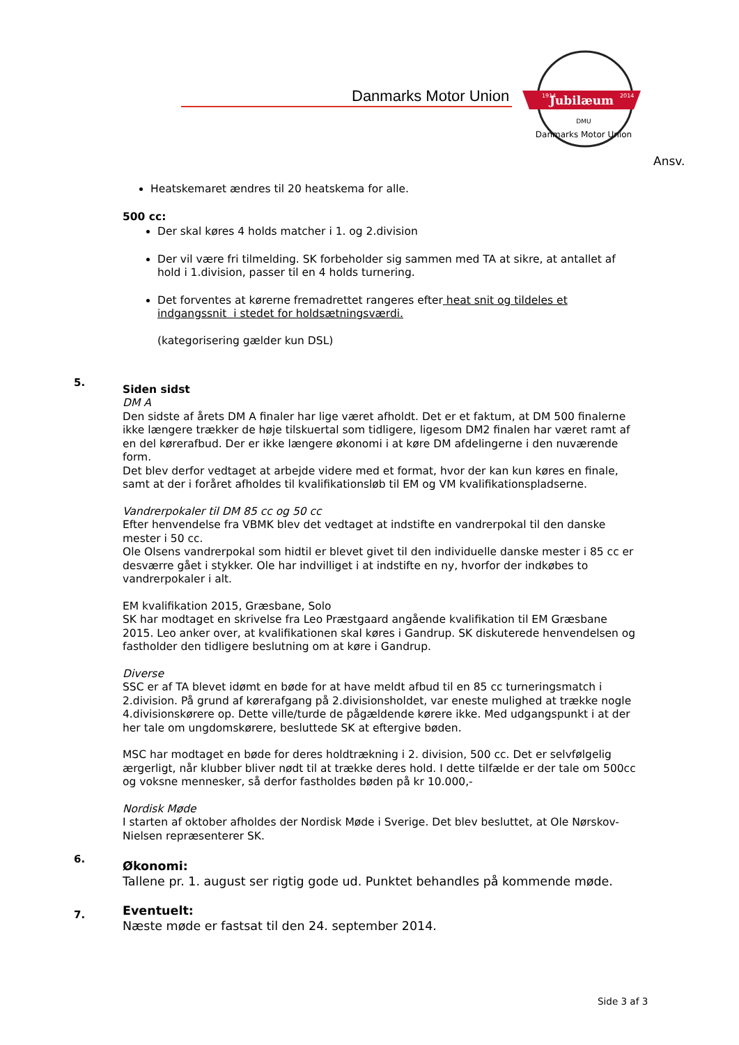Danmarks Motor Union
Jubilæum
1914
2014
DMU
Danmarks Motor Union
Ansv.
Heatskemaret ændres til 20 heatskema for alle.
500 cc:
Der skal køres 4 holds matcher i 1. og 2.division
Der vil være fri tilmelding. SK forbeholder sig sammen med TA at sikre, at antallet af hold i 1.division, passer til en 4 holds turnering.
Det forventes at kørerne fremadrettet rangeres efter heat snit og tildeles et indgangssnit i stedet for holdsætningsværdi.
(kategorisering gælder kun DSL)
5.
Siden sidst
DM A
Den sidste af årets DM A finaler har lige været afholdt. Det er et faktum, at DM 500 finalerne ikke længere trækker de høje tilskuertal som tidligere, ligesom DM2 finalen har været ramt af en del kørerafbud. Der er ikke længere økonomi i at køre DM afdelingerne i den nuværende form.
Det blev derfor vedtaget at arbejde videre med et format, hvor der kan kun køres en finale, samt at der i foråret afholdes til kvalifikationsløb til EM og VM kvalifikationspladserne.
Vandrerpokaler til DM 85 cc og 50 cc
Efter henvendelse fra VBMK blev det vedtaget at indstifte en vandrerpokal til den danske mester i 50 cc.
Ole Olsens vandrerpokal som hidtil er blevet givet til den individuelle danske mester i 85 cc er desværre gået i stykker. Ole har indvilliget i at indstifte en ny, hvorfor der indkøbes to vandrerpokaler i alt.
EM kvalifikation 2015, Græsbane, Solo
SK har modtaget en skrivelse fra Leo Præstgaard angående kvalifikation til EM Græsbane 2015. Leo anker over, at kvalifikationen skal køres i Gandrup. SK diskuterede henvendelsen og fastholder den tidligere beslutning om at køre i Gandrup.
Diverse
SSC er af TA blevet idømt en bøde for at have meldt afbud til en 85 cc turneringsmatch i 2.division. På grund af kørerafgang på 2.divisionsholdet, var eneste mulighed at trække nogle 4.divisionskørere op. Dette ville/turde de pågældende kørere ikke. Med udgangspunkt i at der her tale om ungdomskørere, besluttede SK at eftergive bøden.
MSC har modtaget en bøde for deres holdtrækning i 2. division, 500 cc. Det er selvfølgelig ærgerligt, når klubber bliver nødt til at trække deres hold. I dette tilfælde er der tale om 500cc og voksne mennesker, så derfor fastholdes bøden på kr 10.000,-
Nordisk Møde
I starten af oktober afholdes der Nordisk Møde i Sverige. Det blev besluttet, at Ole Nørskov-Nielsen repræsenterer SK.
6.
Økonomi:
Tallene pr. 1. august ser rigtig gode ud. Punktet behandles på kommende møde.
7.
Eventuelt:
Næste møde er fastsat til den 24. september 2014.
Side 3 af 3